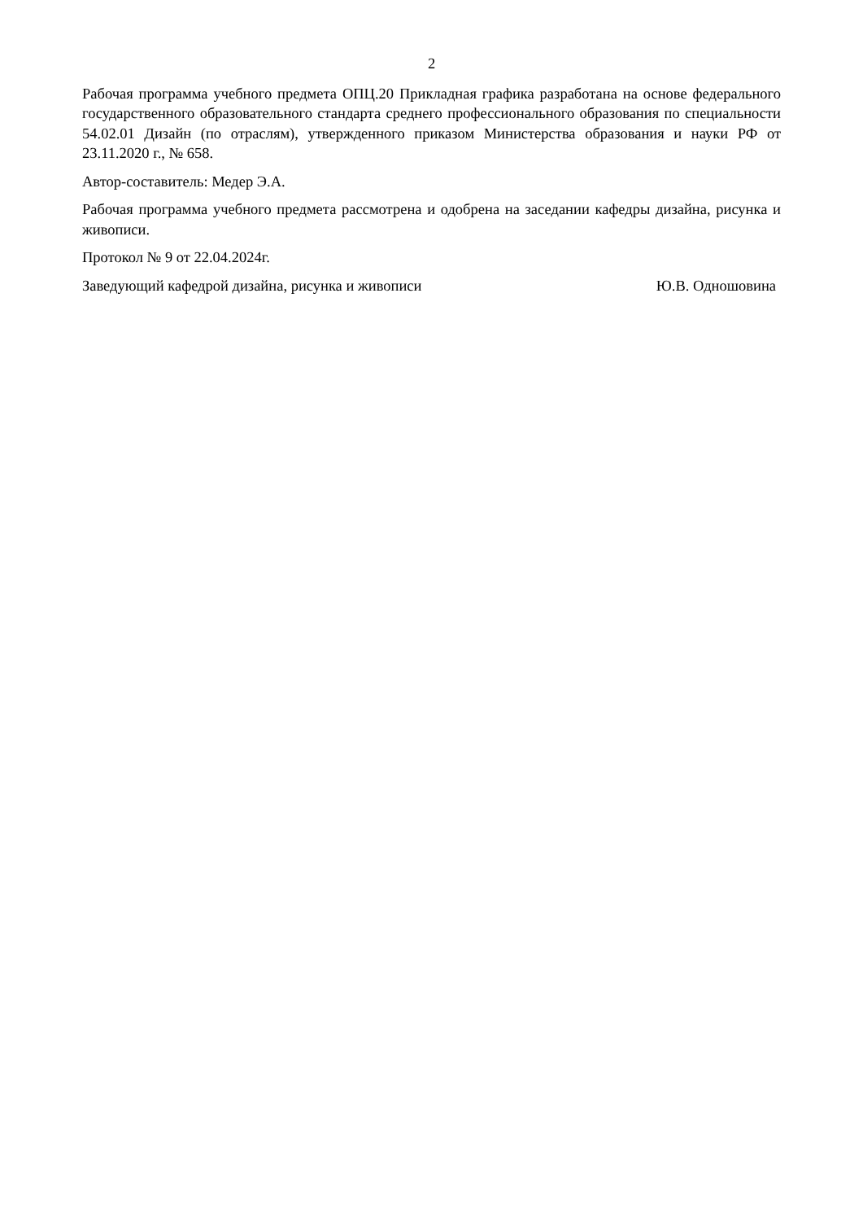2
Рабочая программа учебного предмета ОПЦ.20 Прикладная графика разработана на основе федерального государственного образовательного стандарта среднего профессионального образования по специальности 54.02.01 Дизайн (по отраслям), утвержденного приказом Министерства образования и науки РФ от 23.11.2020 г., № 658.
Автор-составитель: Медер Э.А.
Рабочая программа учебного предмета рассмотрена и одобрена на заседании кафедры дизайна, рисунка и живописи.
Протокол № 9 от 22.04.2024г.
Заведующий кафедрой дизайна, рисунка и живописи Ю.В. Одношовина